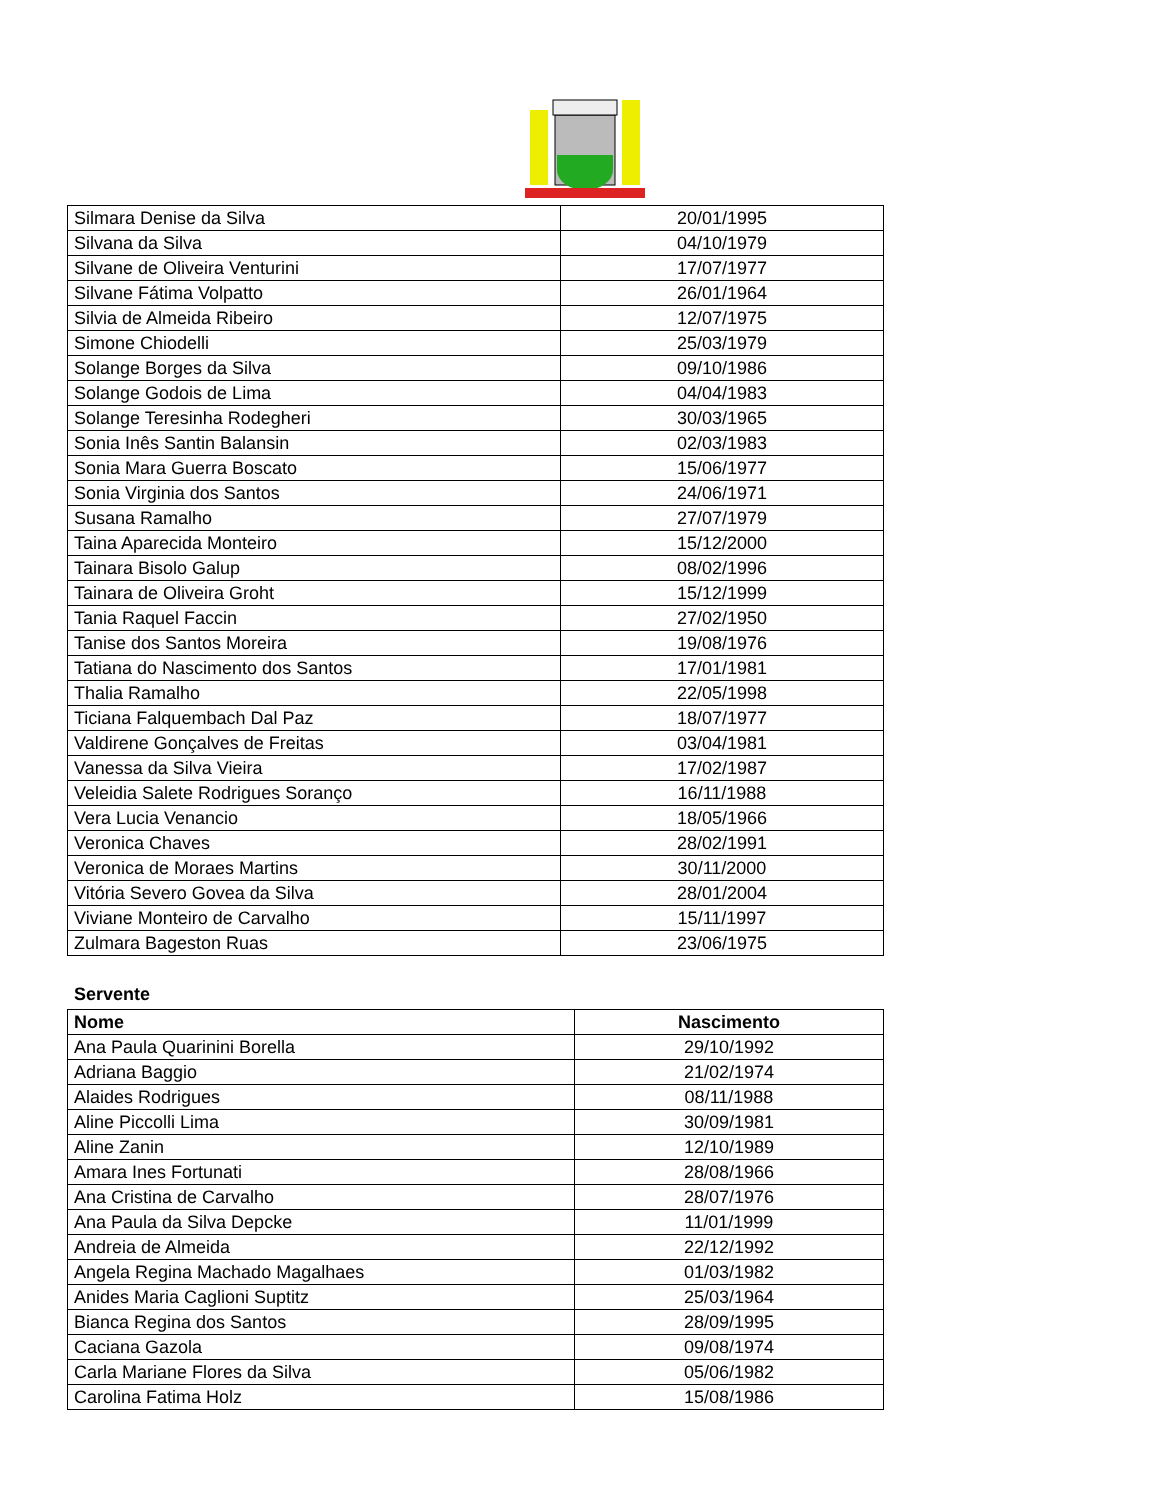| Silmara Denise da Silva | 20/01/1995 |
| Silvana da Silva | 04/10/1979 |
| Silvane de Oliveira Venturini | 17/07/1977 |
| Silvane Fátima Volpatto | 26/01/1964 |
| Silvia de Almeida Ribeiro | 12/07/1975 |
| Simone Chiodelli | 25/03/1979 |
| Solange Borges da Silva | 09/10/1986 |
| Solange Godois de Lima | 04/04/1983 |
| Solange Teresinha Rodegheri | 30/03/1965 |
| Sonia Inês Santin Balansin | 02/03/1983 |
| Sonia Mara Guerra Boscato | 15/06/1977 |
| Sonia Virginia dos Santos | 24/06/1971 |
| Susana Ramalho | 27/07/1979 |
| Taina Aparecida Monteiro | 15/12/2000 |
| Tainara Bisolo Galup | 08/02/1996 |
| Tainara de Oliveira Groht | 15/12/1999 |
| Tania Raquel Faccin | 27/02/1950 |
| Tanise dos Santos Moreira | 19/08/1976 |
| Tatiana do Nascimento dos Santos | 17/01/1981 |
| Thalia Ramalho | 22/05/1998 |
| Ticiana Falquembach Dal Paz | 18/07/1977 |
| Valdirene Gonçalves de Freitas | 03/04/1981 |
| Vanessa da Silva Vieira | 17/02/1987 |
| Veleidia Salete Rodrigues Soranço | 16/11/1988 |
| Vera Lucia Venancio | 18/05/1966 |
| Veronica Chaves | 28/02/1991 |
| Veronica de Moraes Martins | 30/11/2000 |
| Vitória Severo Govea da Silva | 28/01/2004 |
| Viviane Monteiro de Carvalho | 15/11/1997 |
| Zulmara Bageston Ruas | 23/06/1975 |
Servente
| Nome | Nascimento |
| --- | --- |
| Ana Paula Quarinini Borella | 29/10/1992 |
| Adriana Baggio | 21/02/1974 |
| Alaides Rodrigues | 08/11/1988 |
| Aline Piccolli Lima | 30/09/1981 |
| Aline Zanin | 12/10/1989 |
| Amara Ines Fortunati | 28/08/1966 |
| Ana Cristina de Carvalho | 28/07/1976 |
| Ana Paula da Silva Depcke | 11/01/1999 |
| Andreia de Almeida | 22/12/1992 |
| Angela Regina Machado Magalhaes | 01/03/1982 |
| Anides Maria Caglioni Suptitz | 25/03/1964 |
| Bianca Regina dos Santos | 28/09/1995 |
| Caciana Gazola | 09/08/1974 |
| Carla Mariane Flores da Silva | 05/06/1982 |
| Carolina Fatima Holz | 15/08/1986 |